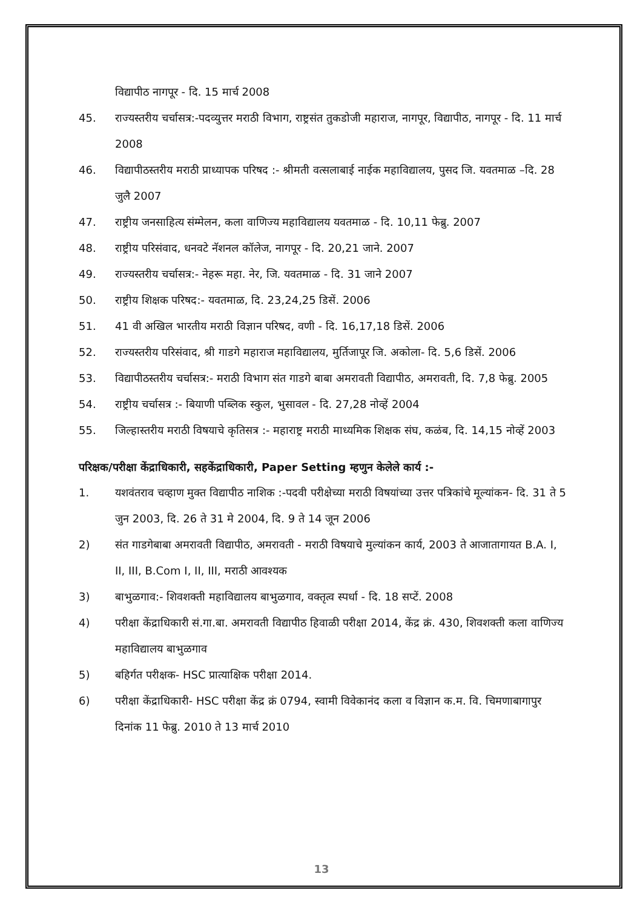विद्यापीठ नागपूर - दि. 15 मार्च 2008
45. राज्यस्तरीय चर्चासत्र:-पदव्युत्तर मराठी विभाग, राष्ट्रसंत तुकडोजी महाराज, नागपूर, विद्यापीठ, नागपूर - दि. 11 मार्च 2008
46. विद्यापीठस्तरीय मराठी प्राध्यापक परिषद :- श्रीमती वत्सलाबाई नाईक महाविद्यालय, पुसद जि. यवतमाळ –दि. 28 जुलै 2007
47. राष्ट्रीय जनसाहित्य संम्मेलन, कला वाणिज्य महाविद्यालय यवतमाळ - दि. 10,11 फेब्रु. 2007
48. राष्ट्रीय परिसंवाद, धनवटे नॅशनल कॉलेज, नागपूर - दि. 20,21 जाने. 2007
49. राज्यस्तरीय चर्चासत्र:- नेहरू महा. नेर, जि. यवतमाळ - दि. 31 जाने 2007
50. राष्ट्रीय शिक्षक परिषद:- यवतमाळ, दि. 23,24,25 डिसें. 2006
51. 41 वी अखिल भारतीय मराठी विज्ञान परिषद, वणी - दि. 16,17,18 डिसें. 2006
52. राज्यस्तरीय परिसंवाद, श्री गाडगे महाराज महाविद्यालय, मुर्तिजापूर जि. अकोला- दि. 5,6 डिसें. 2006
53. विद्यापीठस्तरीय चर्चासत्र:- मराठी विभाग संत गाडगे बाबा अमरावती विद्यापीठ, अमरावती, दि. 7,8 फेब्रु. 2005
54. राष्ट्रीय चर्चासत्र :- बियाणी पब्लिक स्कुल, भुसावल - दि. 27,28 नोव्हें 2004
55. जिल्हास्तरीय मराठी विषयाचे कृतिसत्र :- महाराष्ट्र मराठी माध्यमिक शिक्षक संघ, कळंब, दि. 14,15 नोव्हें 2003
परिक्षक/परीक्षा केंद्राधिकारी, सहकेंद्राधिकारी, Paper Setting म्हणुन केलेले कार्य :-
1. यशवंतराव चव्हाण मुक्त विद्यापीठ नाशिक :-पदवी परीक्षेच्या मराठी विषयांच्या उत्तर पत्रिकांचे मूल्यांकन- दि. 31 ते 5 जुन 2003, दि. 26 ते 31 मे 2004, दि. 9 ते 14 जून 2006
2) संत गाडगेबाबा अमरावती विद्यापीठ, अमरावती - मराठी विषयाचे मुल्यांकन कार्य, 2003 ते आजातागायत B.A. I, II, III, B.Com I, II, III, मराठी आवश्यक
3) बाभुळगाव:- शिवशक्ती महाविद्यालय बाभुळगाव, वक्तृत्व स्पर्धा - दि. 18 सप्टें. 2008
4) परीक्षा केंद्राधिकारी सं.गा.बा. अमरावती विद्यापीठ हिवाळी परीक्षा 2014, केंद्र क्रं. 430, शिवशक्ती कला वाणिज्य महाविद्यालय बाभुळगाव
5) बहिर्गत परीक्षक- HSC प्रात्याक्षिक परीक्षा 2014.
6) परीक्षा केंद्राधिकारी- HSC परीक्षा केंद्र क्रं 0794, स्वामी विवेकानंद कला व विज्ञान क.म. वि. चिमणाबागापुर दिनांक 11 फेब्रु. 2010 ते 13 मार्च 2010
13